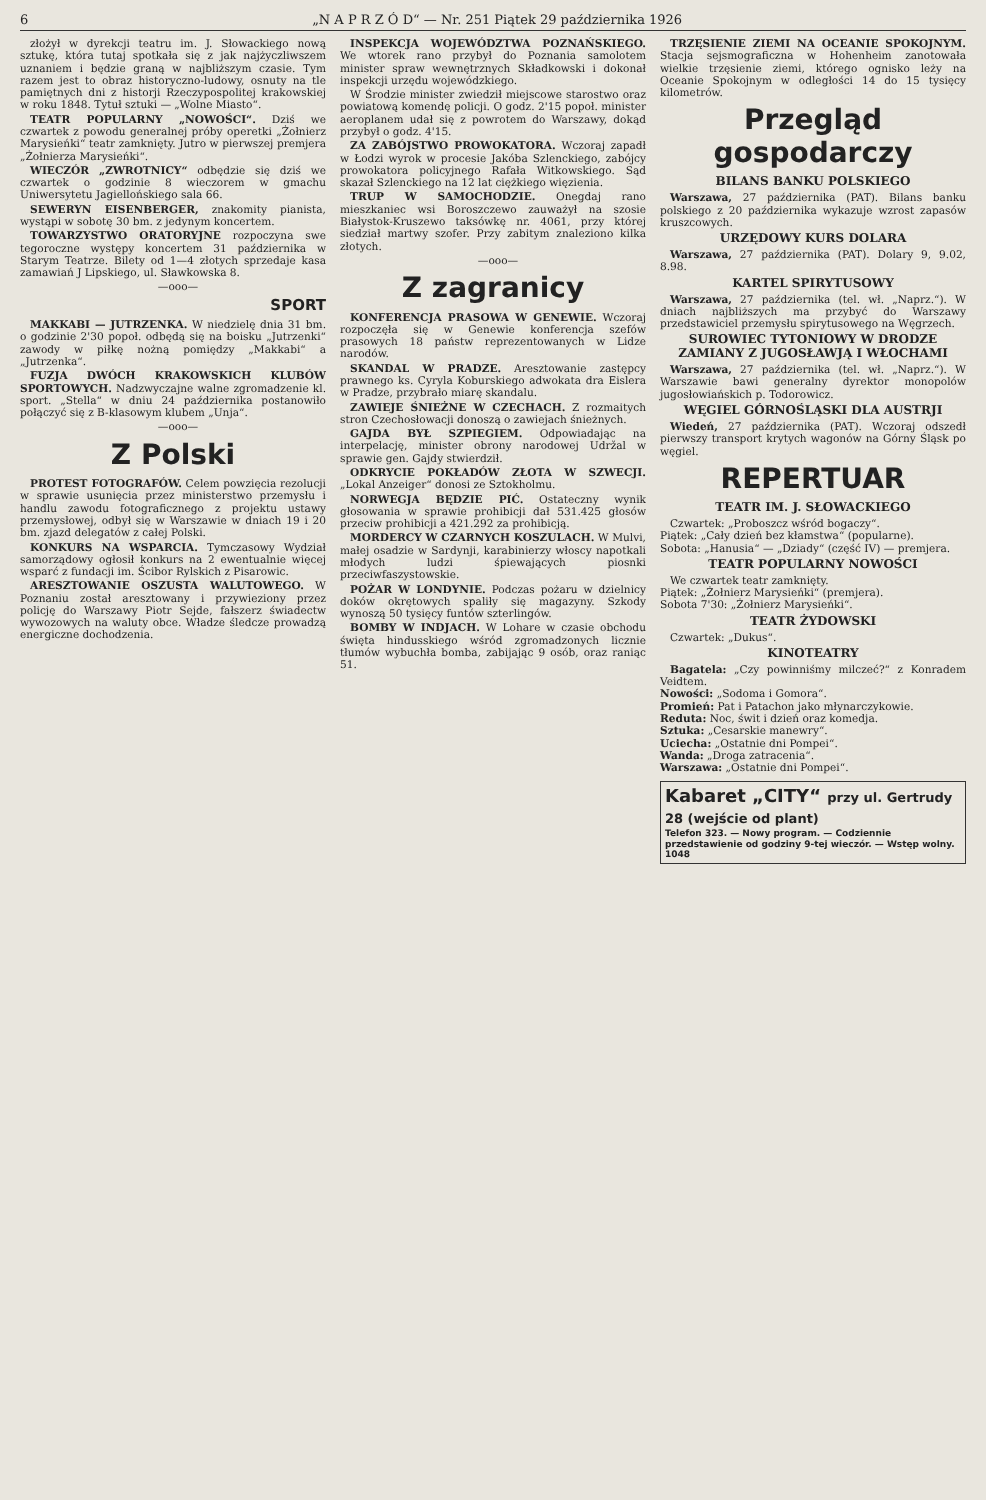6 „N A P R Z Ó D“ — Nr. 251 Piątek 29 października 1926
złożył w dyrekcji teatru im. J. Słowackiego nową sztukę, która tutaj spotkała się z jak najżyczliwszem uznaniem i będzie graną w najbliższym czasie. Tym razem jest to obraz historyczno-ludowy, osnuty na tle pamiętnych dni z historji Rzeczypospolitej krakowskiej w roku 1848. Tytuł sztuki — „Wolne Miasto“.
TEATR POPULARNY „NOWOŚCI“. Dziś we czwartek z powodu generalnej próby operetki „Żołnierz Marysieńki“ teatr zamknięty. Jutro w pierwszej premjera „Żołnierza Marysieńki“.
WIECZÓR „ZWROTNICY“ odbędzie się dziś we czwartek o godzinie 8 wieczorem w gmachu Uniwersytetu Jagiellońskiego sala 66.
SEWERYN EISENBERGER, znakomity pianista, wystąpi w sobotę 30 bm. z jedynym koncertem.
TOWARZYSTWO ORATORYJNE rozpoczyna swe tegoroczne występy koncertem 31 października w Starym Teatrze. Bilety od 1—4 złotych sprzedaje kasa zamawiań J Lipskiego, ul. Sławkowska 8.
—ooo—
SPORT
MAKKABI — JUTRZENKA. W niedzielę dnia 31 bm. o godzinie 2'30 popoł. odbędą się na boisku „Jutrzenki“ zawody w piłkę nożną pomiędzy „Makkabi“ a „Jutrzenka“.
FUZJA DWÓCH KRAKOWSKICH KLUBÓW SPORTOWYCH. Nadzwyczajne walne zgromadzenie kl. sport. „Stella“ w dniu 24 października postanowiło połączyć się z B-klasowym klubem „Unja“.
—ooo—
Z Polski
PROTEST FOTOGRAFÓW. Celem powzięcia rezolucji w sprawie usunięcia przez ministerstwo przemysłu i handlu zawodu fotograficznego z projektu ustawy przemysłowej, odbył się w Warszawie w dniach 19 i 20 bm. zjazd delegatów z całej Polski.
KONKURS NA WSPARCIA. Tymczasowy Wydział samorządowy ogłosił konkurs na 2 ewentualnie więcej wsparć z fundacji im. Ścibor Rylskich z Pisarowic.
ARESZTOWANIE OSZUSTA WALUTOWEGO. W Poznaniu został aresztowany i przywieziony przez policję do Warszawy Piotr Sejde, fałszerz świadectw wywozowych na waluty obce. Władze śledcze prowadzą energiczne dochodzenia.
INSPEKCJA WOJEWÓDZTWA POZNAŃSKIEGO. We wtorek rano przybył do Poznania samolotem minister spraw wewnętrznych Składkowski i dokonał inspekcji urzędu wojewódzkiego.
W Środzie minister zwiedził miejscowe starostwo oraz powiatową komendę policji. O godz. 2'15 popoł. minister aeroplanem udał się z powrotem do Warszawy, dokąd przybył o godz. 4'15.
ZA ZABÓJSTWO PROWOKATORA. Wczoraj zapadł w Łodzi wyrok w procesie Jakóba Szlenckiego, zabójcy prowokatora policyjnego Rafała Witkowskiego. Sąd skazał Szlenckiego na 12 lat ciężkiego więzienia.
TRUP W SAMOCHODZIE. Onegdaj rano mieszkaniec wsi Boroszczewo zauważył na szosie Białystok-Kruszewo taksówkę nr. 4061, przy której siedział martwy szofer. Przy zabitym znaleziono kilka złotych.
—ooo—
Z zagranicy
KONFERENCJA PRASOWA W GENEWIE. Wczoraj rozpoczęła się w Genewie konferencja szefów prasowych 18 państw reprezentowanych w Lidze narodów.
SKANDAL W PRADZE. Aresztowanie zastępcy prawnego ks. Cyryla Koburskiego adwokata dra Eislera w Pradze, przybrało miarę skandalu.
ZAWIEJE ŚNIEŻNE W CZECHACH. Z rozmaitych stron Czechosłowacji donoszą o zawiejach śnieżnych.
GAJDA BYŁ SZPIEGIEM. Odpowiadając na interpelację, minister obrony narodowej Udržal w sprawie gen. Gajdy stwierdził.
ODKRYCIE POKŁADÓW ZŁOTA W SZWECJI. „Lokal Anzeiger“ donosi ze Sztokholmu.
NORWEGJA BĘDZIE PIĆ. Ostateczny wynik głosowania w sprawie prohibicji dał 531.425 głosów przeciw prohibicji a 421.292 za prohibicją.
MORDERCY W CZARNYCH KOSZULACH. W Mulvi, małej osadzie w Sardynji, karabinierzy włoscy napotkali młodych ludzi śpiewających piosnki przeciwfaszystowskie.
POŻAR W LONDYNIE. Podczas pożaru w dzielnicy doków okrętowych spaliły się magazyny. Szkody wynoszą 50 tysięcy funtów szterlingów.
BOMBY W INDJACH. W Lohare w czasie obchodu święta hindusskiego wśród zgromadzonych licznie tłumów wybuchła bomba, zabijając 9 osób, oraz raniąc 51.
TRZĘSIENIE ZIEMI NA OCEANIE SPOKOJNYM. Stacja sejsmograficzna w Hohenheim zanotowała wielkie trzęsienie ziemi, którego ognisko leży na Oceanie Spokojnym w odległości 14 do 15 tysięcy kilometrów.
Przegląd gospodarczy
BILANS BANKU POLSKIEGO
Warszawa, 27 października (PAT). Bilans banku polskiego z 20 października wykazuje wzrost zapasów kruszcowych.
URZĘDOWY KURS DOLARA
Warszawa, 27 października (PAT). Dolary 9, 9.02, 8.98.
KARTEL SPIRYTUSOWY
Warszawa, 27 października (tel. wł. „Naprz.“). W dniach najbliższych ma przybyć do Warszawy przedstawiciel przemysłu spirytusowego na Węgrzech.
SUROWIEC TYTONIOWY W DRODZE ZAMIANY Z JUGOSŁAWJĄ I WŁOCHAMI
Warszawa, 27 października (tel. wł. „Naprz.“). W Warszawie bawi generalny dyrektor monopolów jugosłowiańskich p. Todorowicz.
WĘGIEL GÓRNOŚLĄSKI DLA AUSTRJI
Wiedeń, 27 października (PAT). Wczoraj odszedł pierwszy transport krytych wagonów na Górny Śląsk po węgiel.
REPERTUAR
TEATR IM. J. SŁOWACKIEGO
Czwartek: „Proboszcz wśród bogaczy“.
Piątek: „Cały dzień bez kłamstwa“ (popularne).
Sobota: „Hanusia“ — „Dziady“ (część IV) — premjera.
TEATR POPULARNY NOWOŚCI
We czwartek teatr zamknięty.
Piątek: „Żołnierz Marysieńki“ (premjera).
Sobota 7'30: „Żołnierz Marysieńki“.
TEATR ŻYDOWSKI
Czwartek: „Dukus“.
KINOTEATRY
Bagatela: „Czy powinniśmy milczeć?“ z Konradem Veidtem.
Nowości: „Sodoma i Gomora“.
Promień: Pat i Patachon jako młynarczykowie.
Reduta: Noc, świt i dzień oraz komedja.
Sztuka: „Cesarskie manewry“.
Uciecha: „Ostatnie dni Pompei“.
Wanda: „Droga zatracenia“.
Warszawa: „Ostatnie dni Pompei“.
Kabaret „CITY“ przy ul. Gertrudy 28 (wejście od plant)
Telefon 323. — Nowy program. — Codziennie przedstawienie od godziny 9-tej wieczór. — Wstęp wolny. 1048